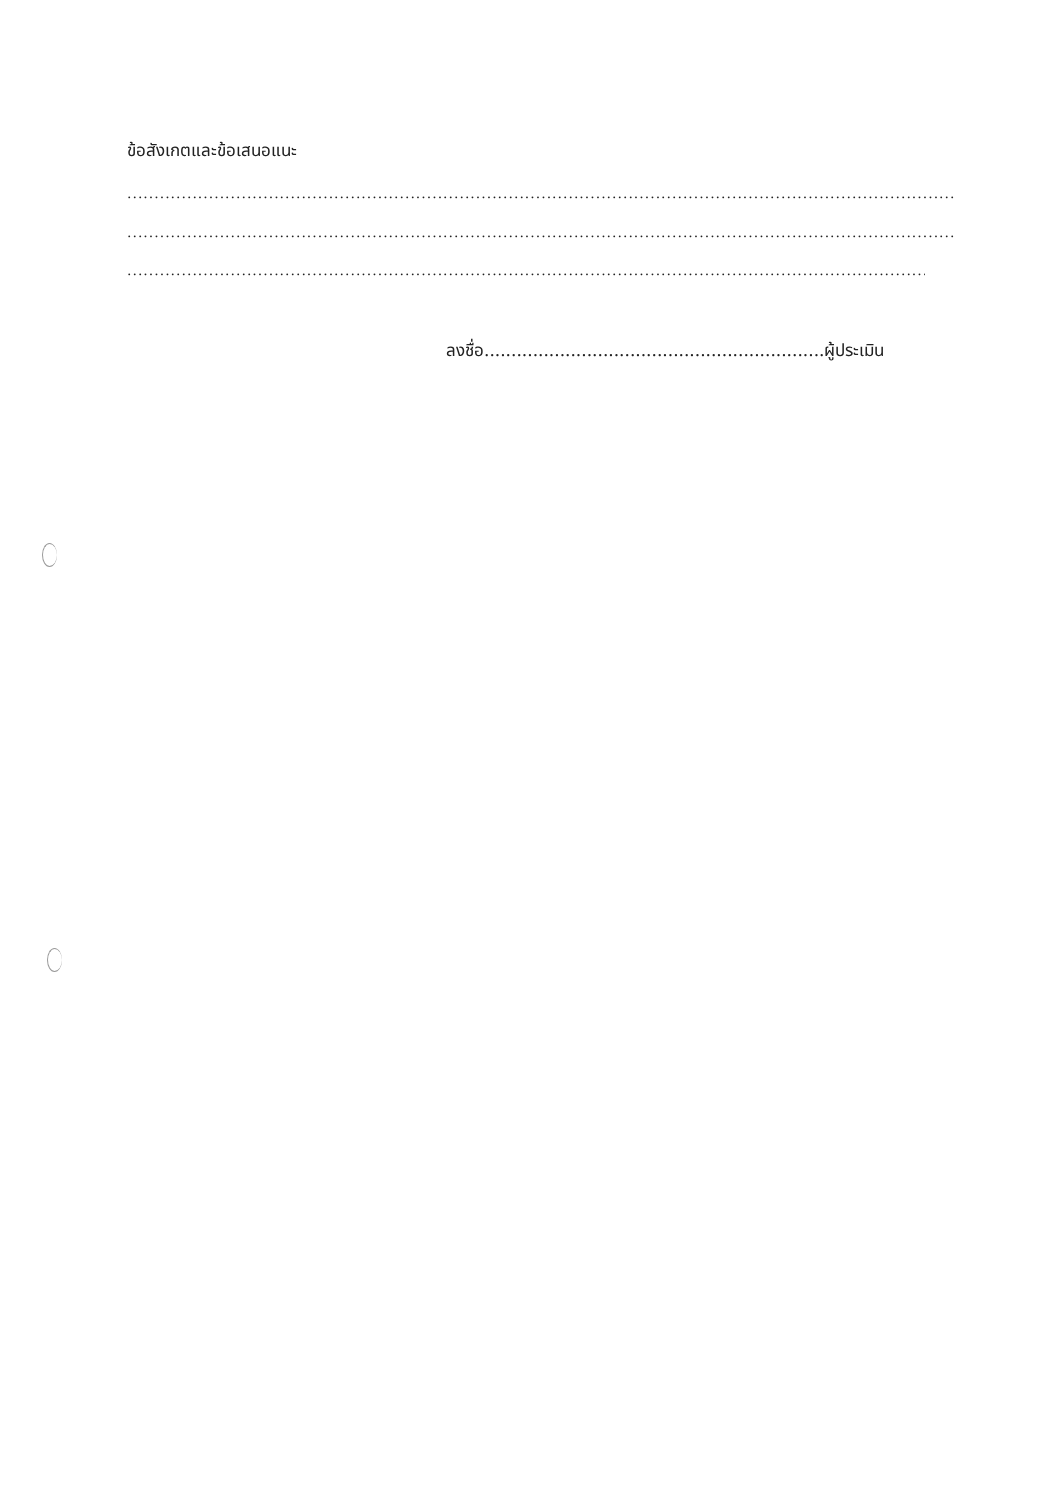ข้อสังเกตและข้อเสนอแนะ
..................................................................................................................................................................................
..................................................................................................................................................................................
..................................................................................................................................................................................
ลงชื่อ...............................................................ผู้ประเมิน